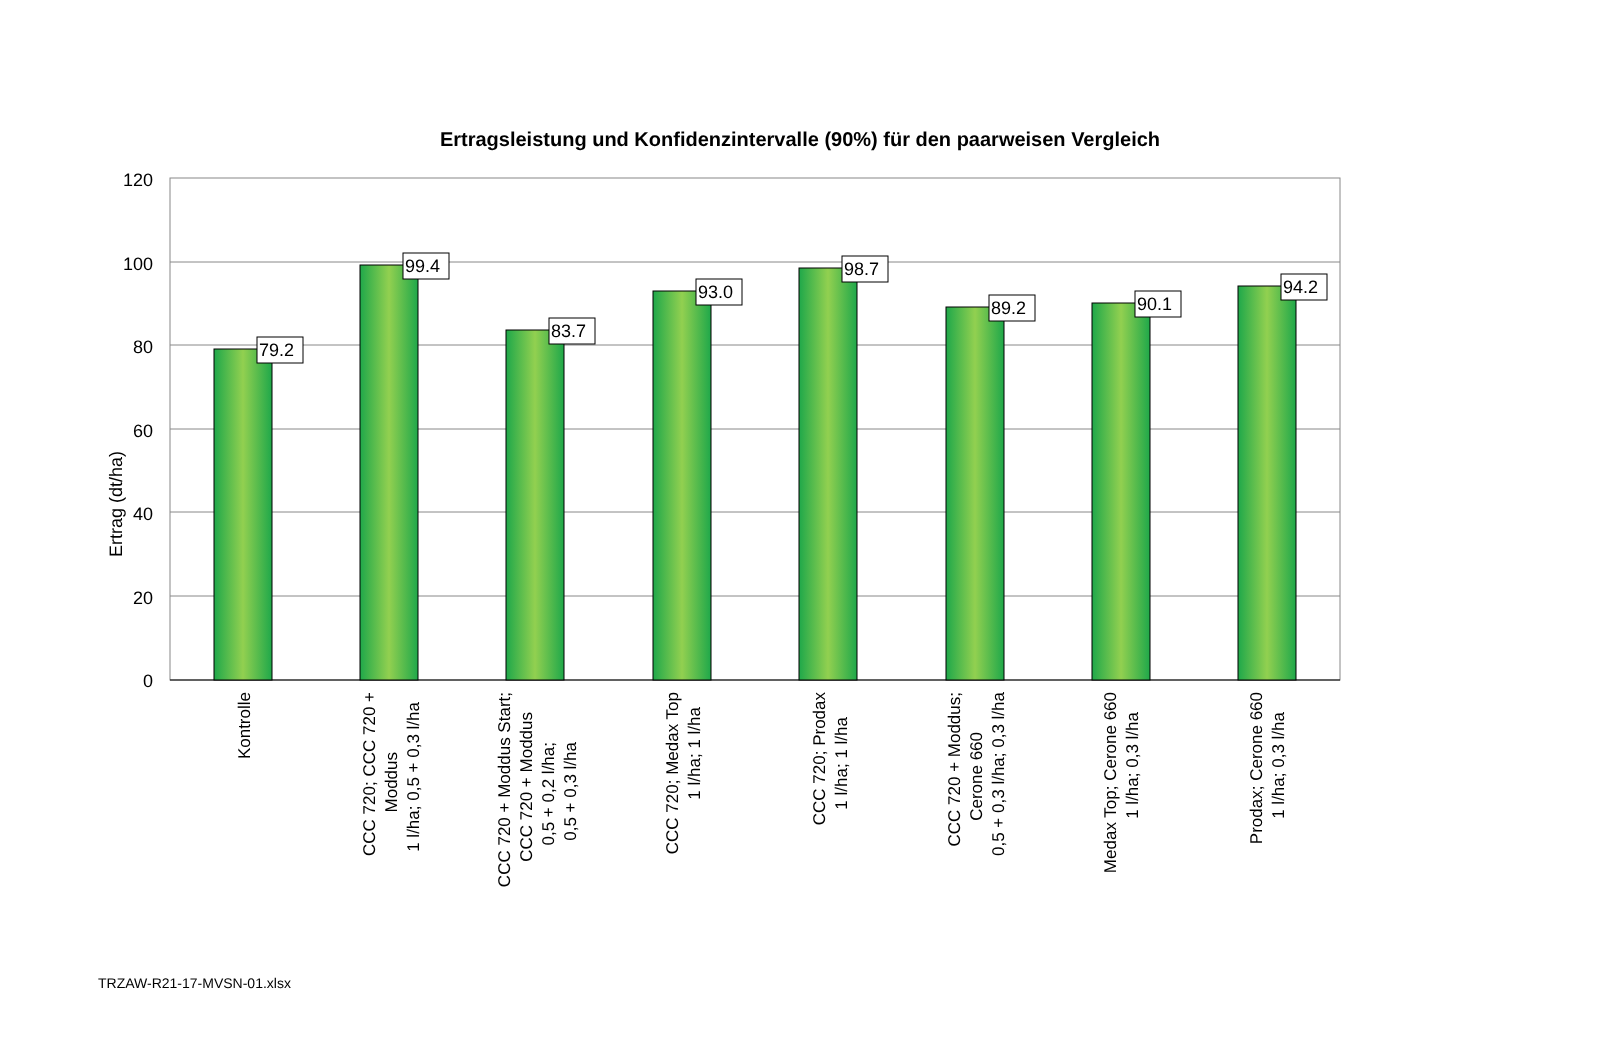Ertragsleistung und Konfidenzintervalle (90%) für den paarweisen Vergleich
120
100
80
60
40
20
0
Ertrag (dt/ha)
79.2
99.4
83.7
93.0
98.7
89.2
90.1
94.2
Kontrolle
CCC 720; CCC 720 + Moddus 1 l/ha; 0,5 + 0,3 l/ha
CCC 720 + Moddus Start; CCC 720 + Moddus 0,5 + 0,2 l/ha; 0,5 + 0,3 l/ha
CCC 720; Medax Top 1 l/ha; 1 l/ha
CCC 720; Prodax 1 l/ha; 1 l/ha
CCC 720 + Moddus; Cerone 660 0,5 + 0,3 l/ha; 0,3 l/ha
Medax Top; Cerone 660 1 l/ha; 0,3 l/ha
Prodax; Cerone 660 1 l/ha; 0,3 l/ha
TRZAW-R21-17-MVSN-01.xlsx